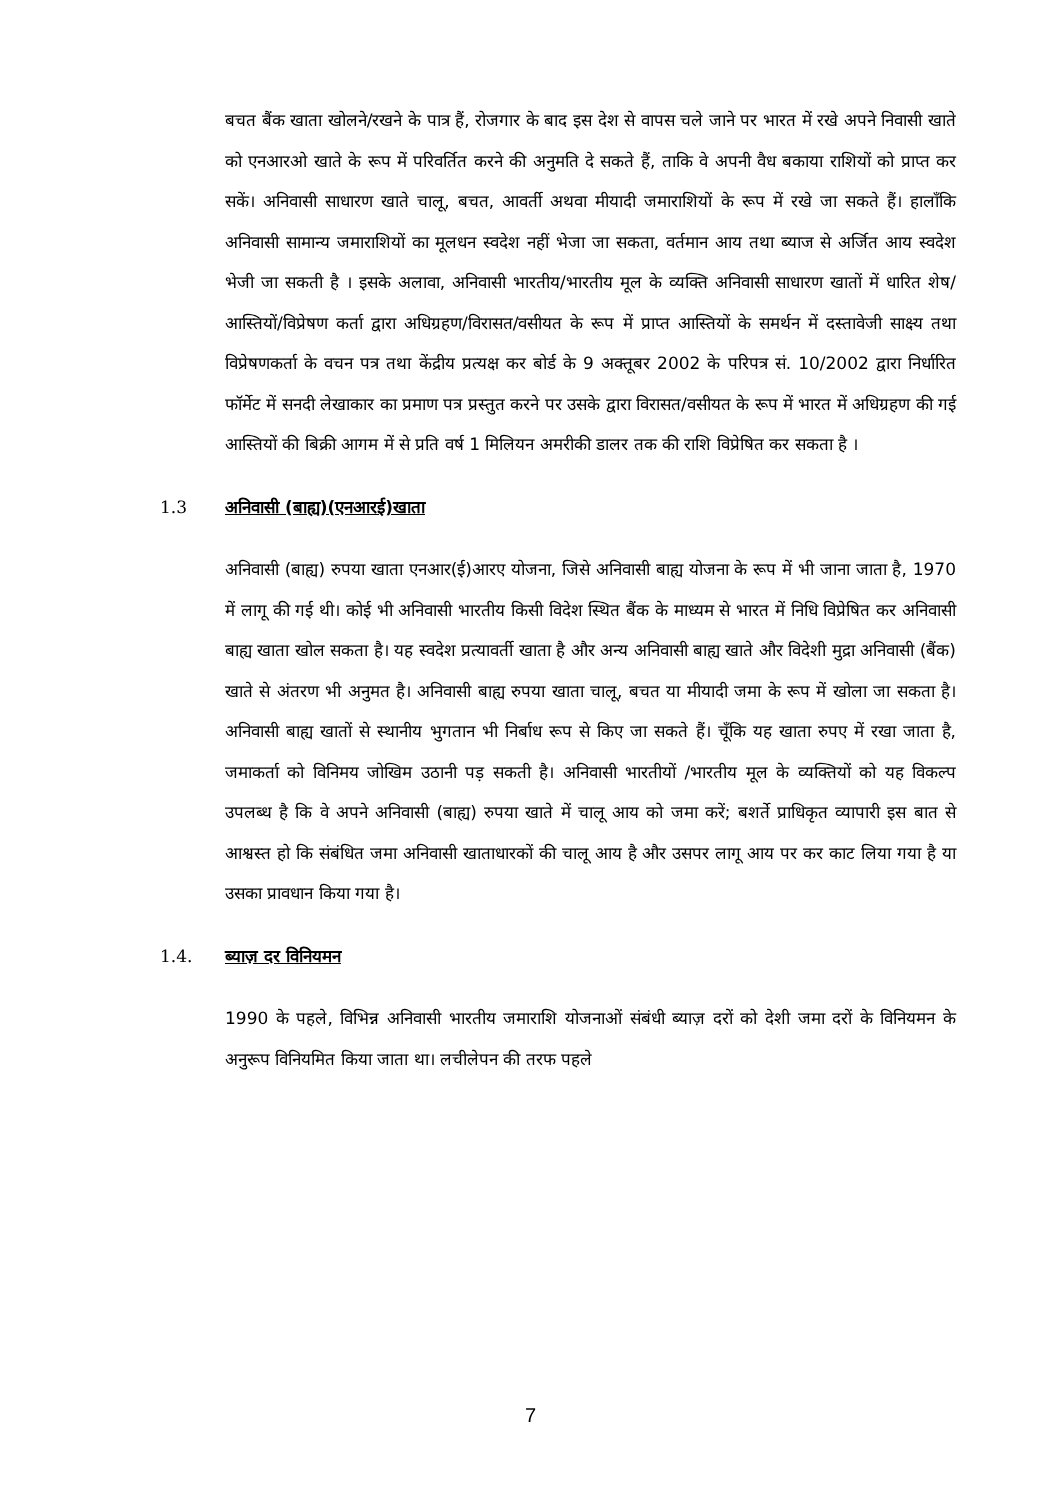बचत बैंक खाता खोलने/रखने के पात्र हैं, रोजगार के बाद इस देश से वापस चले जाने पर भारत में रखे अपने निवासी खाते को एनआरओ खाते के रूप में परिवर्तित करने की अनुमति दे सकते हैं, ताकि वे अपनी वैध बकाया राशियों को प्राप्त कर सकें। अनिवासी साधारण खाते चालू, बचत, आवर्ती अथवा मीयादी जमाराशियों के रूप में रखे जा सकते हैं। हालाँकि अनिवासी सामान्य जमाराशियों का मूलधन स्वदेश नहीं भेजा जा सकता, वर्तमान आय तथा ब्याज से अर्जित आय स्वदेश भेजी जा सकती है । इसके अलावा, अनिवासी भारतीय/भारतीय मूल के व्यक्ति अनिवासी साधारण खातों में धारित शेष/आस्तियों/विप्रेषण कर्ता द्वारा अधिग्रहण/विरासत/वसीयत के रूप में प्राप्त आस्तियों के समर्थन में दस्तावेजी साक्ष्य तथा विप्रेषणकर्ता के वचन पत्र तथा केंद्रीय प्रत्यक्ष कर बोर्ड के 9 अक्तूबर 2002 के परिपत्र सं. 10/2002 द्वारा निर्धारित फॉर्मेट में सनदी लेखाकार का प्रमाण पत्र प्रस्तुत करने पर उसके द्वारा विरासत/वसीयत के रूप में भारत में अधिग्रहण की गई आस्तियों की बिक्री आगम में से प्रति वर्ष 1 मिलियन अमरीकी डालर तक की राशि विप्रेषित कर सकता है ।
1.3 अनिवासी (बाह्य)(एनआरई)खाता
अनिवासी (बाह्य) रुपया खाता एनआर(ई)आरए योजना, जिसे अनिवासी बाह्य योजना के रूप में भी जाना जाता है, 1970 में लागू की गई थी। कोई भी अनिवासी भारतीय किसी विदेश स्थित बैंक के माध्यम से भारत में निधि विप्रेषित कर अनिवासी बाह्य खाता खोल सकता है। यह स्वदेश प्रत्यावर्ती खाता है और अन्य अनिवासी बाह्य खाते और विदेशी मुद्रा अनिवासी (बैंक) खाते से अंतरण भी अनुमत है। अनिवासी बाह्य रुपया खाता चालू, बचत या मीयादी जमा के रूप में खोला जा सकता है। अनिवासी बाह्य खातों से स्थानीय भुगतान भी निर्बाध रूप से किए जा सकते हैं। चूँकि यह खाता रुपए में रखा जाता है, जमाकर्ता को विनिमय जोखिम उठानी पड़ सकती है। अनिवासी भारतीयों /भारतीय मूल के व्यक्तियों को यह विकल्प उपलब्ध है कि वे अपने अनिवासी (बाह्य) रुपया खाते में चालू आय को जमा करें; बशर्ते प्राधिकृत व्यापारी इस बात से आश्वस्त हो कि संबंधित जमा अनिवासी खाताधारकों की चालू आय है और उसपर लागू आय पर कर काट लिया गया है या उसका प्रावधान किया गया है।
1.4. ब्याज़ दर विनियमन
1990 के पहले, विभिन्न अनिवासी भारतीय जमाराशि योजनाओं संबंधी ब्याज़ दरों को देशी जमा दरों के विनियमन के अनुरूप विनियमित किया जाता था। लचीलेपन की तरफ पहले
7